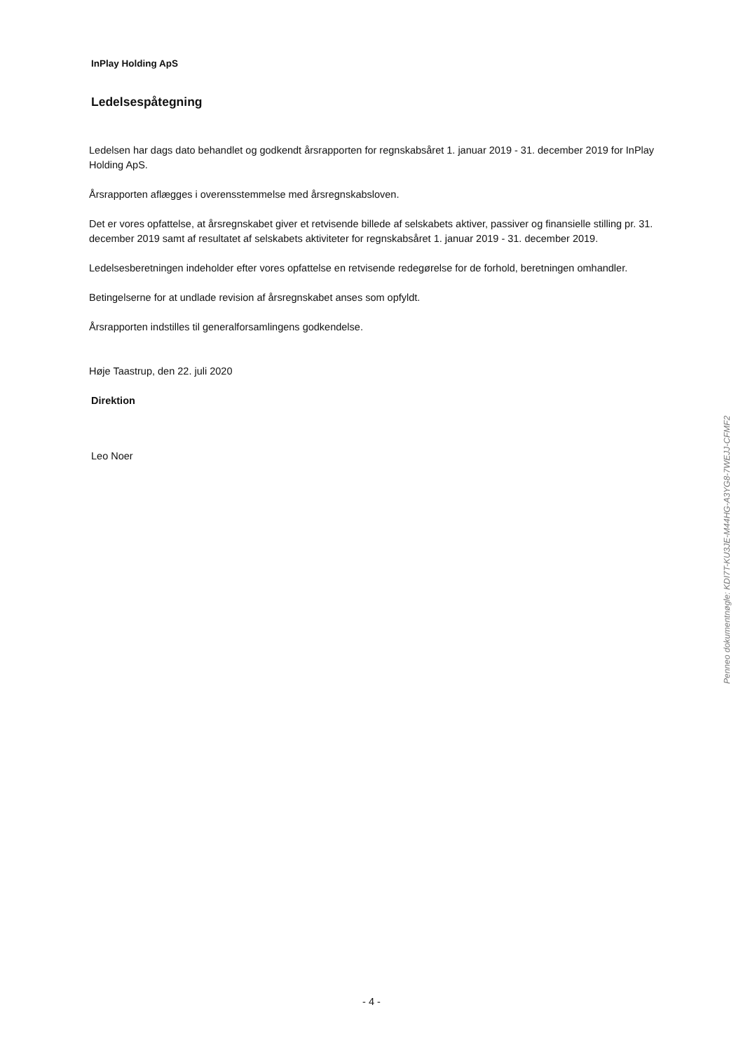InPlay Holding ApS
Ledelsespåtegning
Ledelsen har dags dato behandlet og godkendt årsrapporten for regnskabsåret 1. januar 2019 - 31. december 2019 for InPlay Holding ApS.
Årsrapporten aflægges i overensstemmelse med årsregnskabsloven.
Det er vores opfattelse, at årsregnskabet giver et retvisende billede af selskabets aktiver, passiver og finansielle stilling pr. 31. december 2019 samt af resultatet af selskabets aktiviteter for regnskabsåret 1. januar 2019 - 31. december 2019.
Ledelsesberetningen indeholder efter vores opfattelse en retvisende redegørelse for de forhold, beretningen omhandler.
Betingelserne for at undlade revision af årsregnskabet anses som opfyldt.
Årsrapporten indstilles til generalforsamlingens godkendelse.
Høje Taastrup, den 22. juli 2020
Direktion
Leo Noer
Penneo dokumentnøgle: KDI7T-KU3JE-M44HG-A3YG8-7WEJJ-CFMF2
- 4 -